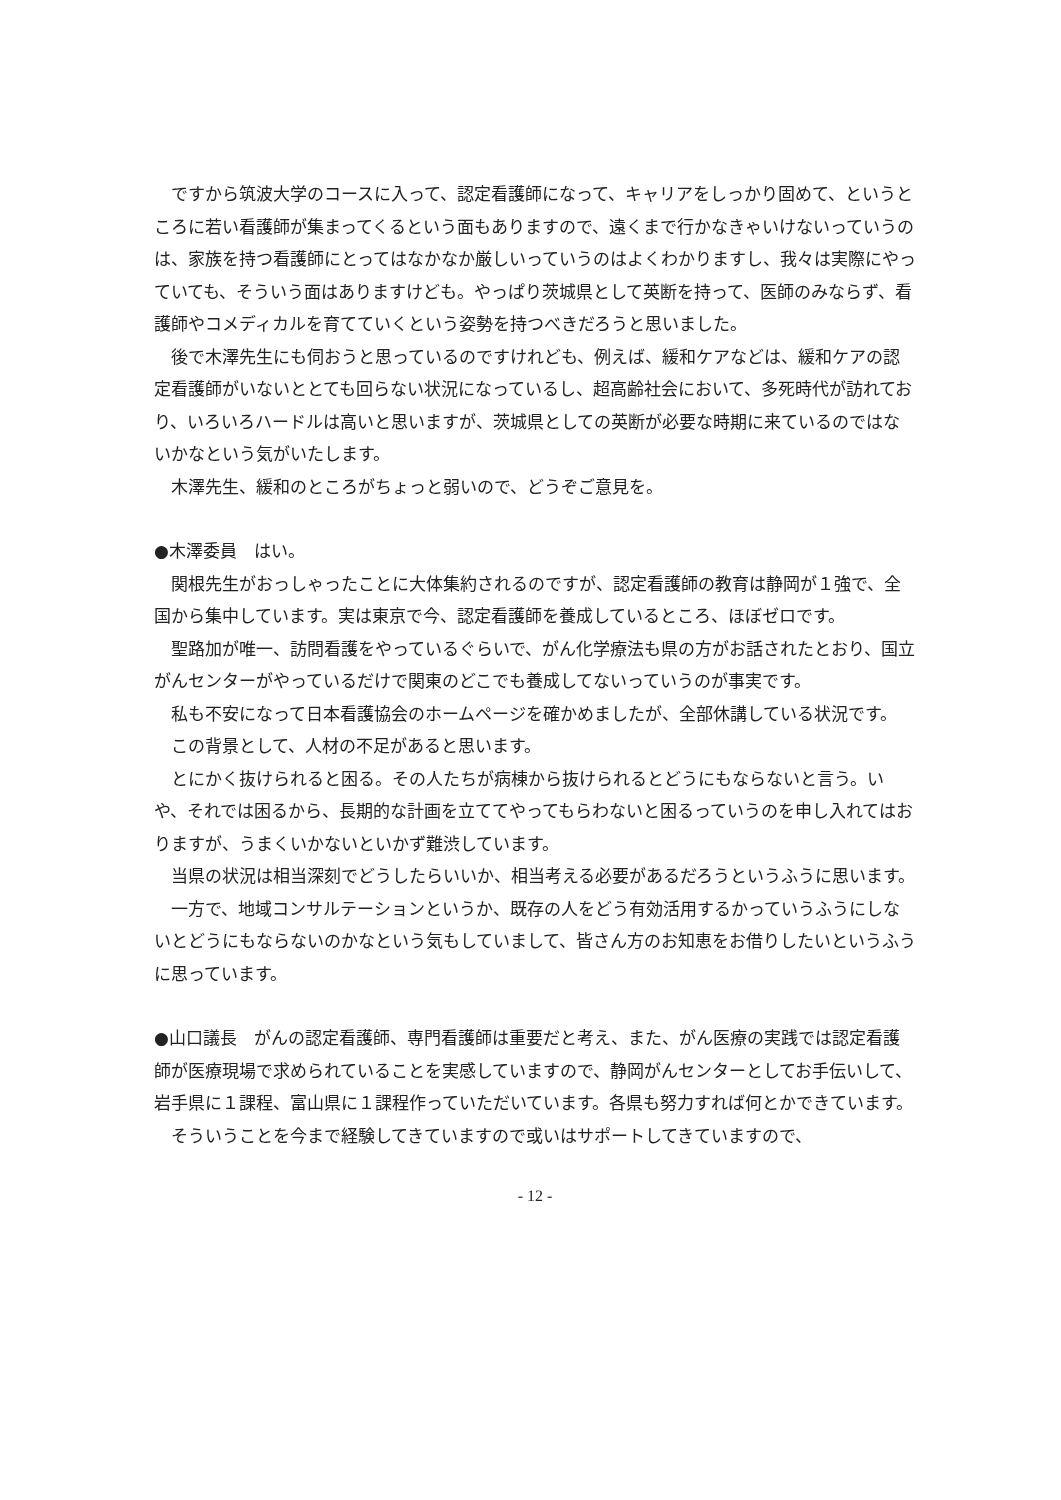ですから筑波大学のコースに入って、認定看護師になって、キャリアをしっかり固めて、というところに若い看護師が集まってくるという面もありますので、遠くまで行かなきゃいけないっていうのは、家族を持つ看護師にとってはなかなか厳しいっていうのはよくわかりますし、我々は実際にやっていても、そういう面はありますけども。やっぱり茨城県として英断を持って、医師のみならず、看護師やコメディカルを育てていくという姿勢を持つべきだろうと思いました。
後で木澤先生にも伺おうと思っているのですけれども、例えば、緩和ケアなどは、緩和ケアの認定看護師がいないととても回らない状況になっているし、超高齢社会において、多死時代が訪れており、いろいろハードルは高いと思いますが、茨城県としての英断が必要な時期に来ているのではないかなという気がいたします。
木澤先生、緩和のところがちょっと弱いので、どうぞご意見を。
●木澤委員　はい。
関根先生がおっしゃったことに大体集約されるのですが、認定看護師の教育は静岡が１強で、全国から集中しています。実は東京で今、認定看護師を養成しているところ、ほぼゼロです。
聖路加が唯一、訪問看護をやっているぐらいで、がん化学療法も県の方がお話されたとおり、国立がんセンターがやっているだけで関東のどこでも養成してないっていうのが事実です。
私も不安になって日本看護協会のホームページを確かめましたが、全部休講している状況です。
この背景として、人材の不足があると思います。
とにかく抜けられると困る。その人たちが病棟から抜けられるとどうにもならないと言う。いや、それでは困るから、長期的な計画を立ててやってもらわないと困るっていうのを申し入れてはおりますが、うまくいかないといかず難渋しています。
当県の状況は相当深刻でどうしたらいいか、相当考える必要があるだろうというふうに思います。
一方で、地域コンサルテーションというか、既存の人をどう有効活用するかっていうふうにしないとどうにもならないのかなという気もしていまして、皆さん方のお知恵をお借りしたいというふうに思っています。
●山口議長　がんの認定看護師、専門看護師は重要だと考え、また、がん医療の実践では認定看護師が医療現場で求められていることを実感していますので、静岡がんセンターとしてお手伝いして、岩手県に１課程、富山県に１課程作っていただいています。各県も努力すれば何とかできています。
そういうことを今まで経験してきていますので或いはサポートしてきていますので、
- 12 -